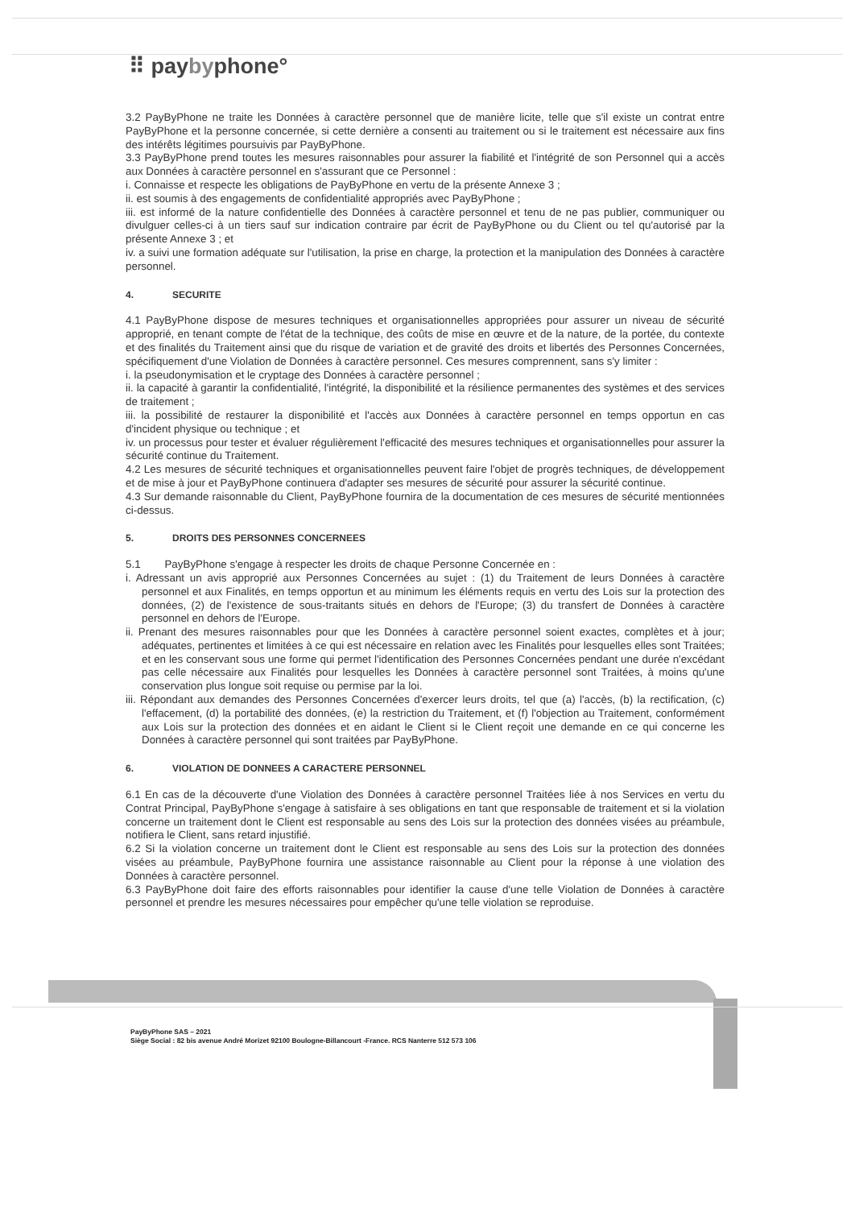⠿ paybyphone°
3.2 PayByPhone ne traite les Données à caractère personnel que de manière licite, telle que s'il existe un contrat entre PayByPhone et la personne concernée, si cette dernière a consenti au traitement ou si le traitement est nécessaire aux fins des intérêts légitimes poursuivis par PayByPhone.
3.3 PayByPhone prend toutes les mesures raisonnables pour assurer la fiabilité et l'intégrité de son Personnel qui a accès aux Données à caractère personnel en s'assurant que ce Personnel :
i. Connaisse et respecte les obligations de PayByPhone en vertu de la présente Annexe 3 ;
ii. est soumis à des engagements de confidentialité appropriés avec PayByPhone ;
iii. est informé de la nature confidentielle des Données à caractère personnel et tenu de ne pas publier, communiquer ou divulguer celles-ci à un tiers sauf sur indication contraire par écrit de PayByPhone ou du Client ou tel qu'autorisé par la présente Annexe 3 ; et
iv. a suivi une formation adéquate sur l'utilisation, la prise en charge, la protection et la manipulation des Données à caractère personnel.
4. SECURITE
4.1 PayByPhone dispose de mesures techniques et organisationnelles appropriées pour assurer un niveau de sécurité approprié, en tenant compte de l'état de la technique, des coûts de mise en œuvre et de la nature, de la portée, du contexte et des finalités du Traitement ainsi que du risque de variation et de gravité des droits et libertés des Personnes Concernées, spécifiquement d'une Violation de Données à caractère personnel. Ces mesures comprennent, sans s'y limiter :
i. la pseudonymisation et le cryptage des Données à caractère personnel ;
ii. la capacité à garantir la confidentialité, l'intégrité, la disponibilité et la résilience permanentes des systèmes et des services de traitement ;
iii. la possibilité de restaurer la disponibilité et l'accès aux Données à caractère personnel en temps opportun en cas d'incident physique ou technique ; et
iv. un processus pour tester et évaluer régulièrement l'efficacité des mesures techniques et organisationnelles pour assurer la sécurité continue du Traitement.
4.2 Les mesures de sécurité techniques et organisationnelles peuvent faire l'objet de progrès techniques, de développement et de mise à jour et PayByPhone continuera d'adapter ses mesures de sécurité pour assurer la sécurité continue.
4.3 Sur demande raisonnable du Client, PayByPhone fournira de la documentation de ces mesures de sécurité mentionnées ci-dessus.
5. DROITS DES PERSONNES CONCERNEES
5.1 PayByPhone s'engage à respecter les droits de chaque Personne Concernée en :
i. Adressant un avis approprié aux Personnes Concernées au sujet : (1) du Traitement de leurs Données à caractère personnel et aux Finalités, en temps opportun et au minimum les éléments requis en vertu des Lois sur la protection des données, (2) de l'existence de sous-traitants situés en dehors de l'Europe; (3) du transfert de Données à caractère personnel en dehors de l'Europe.
ii. Prenant des mesures raisonnables pour que les Données à caractère personnel soient exactes, complètes et à jour; adéquates, pertinentes et limitées à ce qui est nécessaire en relation avec les Finalités pour lesquelles elles sont Traitées; et en les conservant sous une forme qui permet l'identification des Personnes Concernées pendant une durée n'excédant pas celle nécessaire aux Finalités pour lesquelles les Données à caractère personnel sont Traitées, à moins qu'une conservation plus longue soit requise ou permise par la loi.
iii. Répondant aux demandes des Personnes Concernées d'exercer leurs droits, tel que (a) l'accès, (b) la rectification, (c) l'effacement, (d) la portabilité des données, (e) la restriction du Traitement, et (f) l'objection au Traitement, conformément aux Lois sur la protection des données et en aidant le Client si le Client reçoit une demande en ce qui concerne les Données à caractère personnel qui sont traitées par PayByPhone.
6. VIOLATION DE DONNEES A CARACTERE PERSONNEL
6.1 En cas de la découverte d'une Violation des Données à caractère personnel Traitées liée à nos Services en vertu du Contrat Principal, PayByPhone s'engage à satisfaire à ses obligations en tant que responsable de traitement et si la violation concerne un traitement dont le Client est responsable au sens des Lois sur la protection des données visées au préambule, notifiera le Client, sans retard injustifié.
6.2 Si la violation concerne un traitement dont le Client est responsable au sens des Lois sur la protection des données visées au préambule, PayByPhone fournira une assistance raisonnable au Client pour la réponse à une violation des Données à caractère personnel.
6.3 PayByPhone doit faire des efforts raisonnables pour identifier la cause d'une telle Violation de Données à caractère personnel et prendre les mesures nécessaires pour empêcher qu'une telle violation se reproduise.
PayByPhone SAS – 2021
Siège Social : 82 bis avenue André Morizet 92100 Boulogne-Billancourt -France. RCS Nanterre 512 573 106